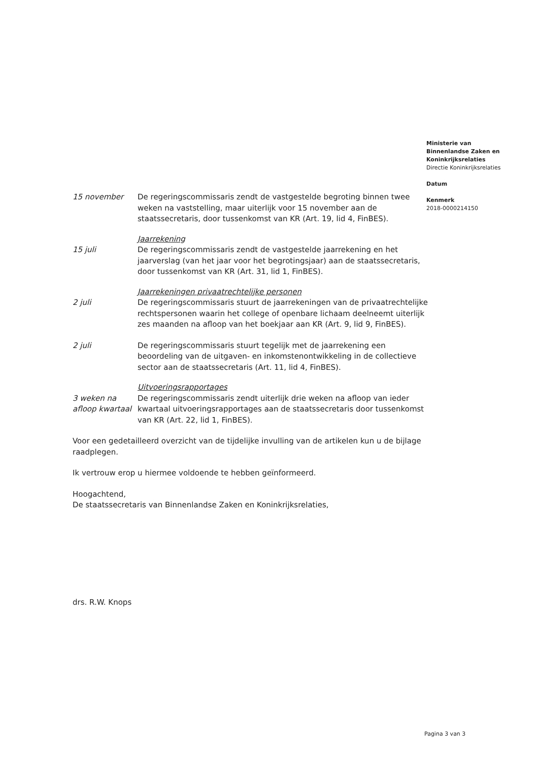Ministerie van
Binnenlandse Zaken en
Koninkrijksrelaties
Directie Koninkrijksrelaties
Datum
Kenmerk
2018-0000214150
15 november De regeringscommissaris zendt de vastgestelde begroting binnen twee weken na vaststelling, maar uiterlijk voor 15 november aan de staatssecretaris, door tussenkomst van KR (Art. 19, lid 4, FinBES).
Jaarrekening
15 juli De regeringscommissaris zendt de vastgestelde jaarrekening en het jaarverslag (van het jaar voor het begrotingsjaar) aan de staatssecretaris, door tussenkomst van KR (Art. 31, lid 1, FinBES).
Jaarrekeningen privaatrechtelijke personen
2 juli De regeringscommissaris stuurt de jaarrekeningen van de privaatrechtelijke rechtspersonen waarin het college of openbare lichaam deelneemt uiterlijk zes maanden na afloop van het boekjaar aan KR (Art. 9, lid 9, FinBES).
2 juli De regeringscommissaris stuurt tegelijk met de jaarrekening een beoordeling van de uitgaven- en inkomstenontwikkeling in de collectieve sector aan de staatssecretaris (Art. 11, lid 4, FinBES).
Uitvoeringsrapportages
3 weken na afloop kwartaal
De regeringscommissaris zendt uiterlijk drie weken na afloop van ieder kwartaal uitvoeringsrapportages aan de staatssecretaris door tussenkomst van KR (Art. 22, lid 1, FinBES).
Voor een gedetailleerd overzicht van de tijdelijke invulling van de artikelen kun u de bijlage raadplegen.
Ik vertrouw erop u hiermee voldoende te hebben geïnformeerd.
Hoogachtend,
De staatssecretaris van Binnenlandse Zaken en Koninkrijksrelaties,
drs. R.W. Knops
Pagina 3 van 3